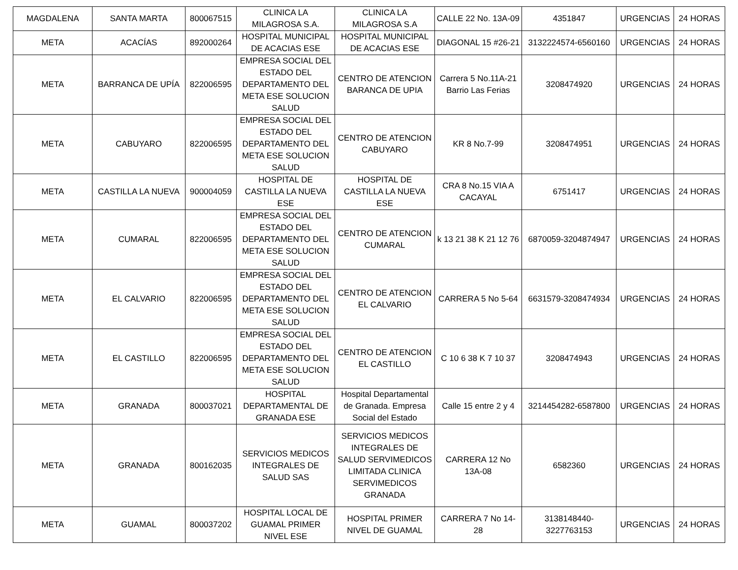| MAGDALENA | SANTA MARTA | 800067515 | CLINICA LA MILAGROSA S.A. | CLINICA LA MILAGROSA S.A | CALLE 22 No. 13A-09 | 4351847 | URGENCIAS | 24 HORAS |
| META | ACACÍAS | 892000264 | HOSPITAL MUNICIPAL DE ACACIAS ESE | HOSPITAL MUNICIPAL DE ACACIAS ESE | DIAGONAL 15 #26-21 | 3132224574-6560160 | URGENCIAS | 24 HORAS |
| META | BARRANCA DE UPÍA | 822006595 | EMPRESA SOCIAL DEL ESTADO DEL DEPARTAMENTO DEL META ESE SOLUCION SALUD | CENTRO DE ATENCION BARANCA DE UPIA | Carrera 5 No.11A-21 Barrio Las Ferias | 3208474920 | URGENCIAS | 24 HORAS |
| META | CABUYARO | 822006595 | EMPRESA SOCIAL DEL ESTADO DEL DEPARTAMENTO DEL META ESE SOLUCION SALUD | CENTRO DE ATENCION CABUYARO | KR 8 No.7-99 | 3208474951 | URGENCIAS | 24 HORAS |
| META | CASTILLA LA NUEVA | 900004059 | HOSPITAL DE CASTILLA LA NUEVA ESE | HOSPITAL DE CASTILLA LA NUEVA ESE | CRA 8 No.15 VIA A CACAYAL | 6751417 | URGENCIAS | 24 HORAS |
| META | CUMARAL | 822006595 | EMPRESA SOCIAL DEL ESTADO DEL DEPARTAMENTO DEL META ESE SOLUCION SALUD | CENTRO DE ATENCION CUMARAL | k 13 21 38 K 21 12 76 | 6870059-3204874947 | URGENCIAS | 24 HORAS |
| META | EL CALVARIO | 822006595 | EMPRESA SOCIAL DEL ESTADO DEL DEPARTAMENTO DEL META ESE SOLUCION SALUD | CENTRO DE ATENCION EL CALVARIO | CARRERA 5 No 5-64 | 6631579-3208474934 | URGENCIAS | 24 HORAS |
| META | EL CASTILLO | 822006595 | EMPRESA SOCIAL DEL ESTADO DEL DEPARTAMENTO DEL META ESE SOLUCION SALUD | CENTRO DE ATENCION EL CASTILLO | C 10 6 38 K 7 10 37 | 3208474943 | URGENCIAS | 24 HORAS |
| META | GRANADA | 800037021 | HOSPITAL DEPARTAMENTAL DE GRANADA ESE | Hospital Departamental de Granada. Empresa Social del Estado | Calle 15 entre 2 y 4 | 3214454282-6587800 | URGENCIAS | 24 HORAS |
| META | GRANADA | 800162035 | SERVICIOS MEDICOS INTEGRALES DE SALUD SAS | SERVICIOS MEDICOS INTEGRALES DE SALUD SERVIMEDICOS LIMITADA CLINICA SERVIMEDICOS GRANADA | CARRERA 12 No 13A-08 | 6582360 | URGENCIAS | 24 HORAS |
| META | GUAMAL | 800037202 | HOSPITAL LOCAL DE GUAMAL PRIMER NIVEL ESE | HOSPITAL PRIMER NIVEL DE GUAMAL | CARRERA 7 No 14-28 | 3138148440-3227763153 | URGENCIAS | 24 HORAS |